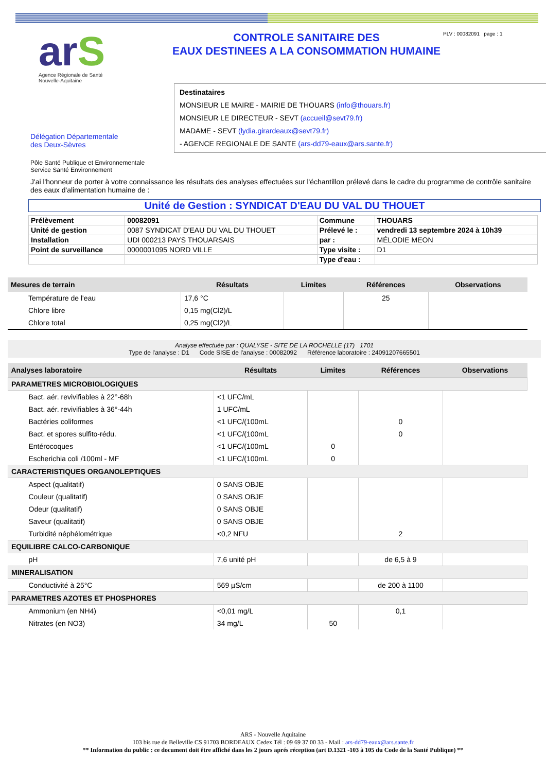arS
Agence Régionale de Santé
Nouvelle-Aquitaine
CONTROLE SANITAIRE DES
EAUX DESTINEES A LA CONSOMMATION HUMAINE
PLV : 00082091 page : 1
Destinataires
MONSIEUR LE MAIRE - MAIRIE DE THOUARS (info@thouars.fr)
MONSIEUR LE DIRECTEUR - SEVT (accueil@sevt79.fr)
MADAME - SEVT (lydia.girardeaux@sevt79.fr)
- AGENCE REGIONALE DE SANTE (ars-dd79-eaux@ars.sante.fr)
Délégation Départementale
des Deux-Sèvres
Pôle Santé Publique et Environnementale
Service Santé Environnement
J'ai l'honneur de porter à votre connaissance les résultats des analyses effectuées sur l'échantillon prélevé dans le cadre du programme de contrôle sanitaire des eaux d'alimentation humaine de :
Unité de Gestion : SYNDICAT D'EAU DU VAL DU THOUET
| Prélèvement | 00082091 | Commune | THOUARS |
| Unité de gestion | 0087 SYNDICAT D'EAU DU VAL DU THOUET | Prélevé le : | vendredi 13 septembre 2024 à 10h39 |
| Installation | UDI 000213 PAYS THOUARSAIS | par : | MÉLODIE MEON |
| Point de surveillance | 0000001095 NORD VILLE | Type visite : | D1 |
| | | Type d'eau : | |
| Mesures de terrain | Résultats | Limites | Références | Observations |
| --- | --- | --- | --- | --- |
| Température de l'eau | 17,6 °C | | 25 | |
| Chlore libre | 0,15 mg(Cl2)/L | | | |
| Chlore total | 0,25 mg(Cl2)/L | | | |
Analyse effectuée par : QUALYSE - SITE DE LA ROCHELLE (17) 1701
Type de l'analyse : D1 Code SISE de l'analyse : 00082092 Référence laboratoire : 24091207665501
| Analyses laboratoire | Résultats | Limites | Références | Observations |
| --- | --- | --- | --- | --- |
| PARAMETRES MICROBIOLOGIQUES | | | | |
| Bact. aér. revivifiables à 22°-68h | <1 UFC/mL | | | |
| Bact. aér. revivifiables à 36°-44h | 1 UFC/mL | | | |
| Bactéries coliformes | <1 UFC/(100mL | | 0 | |
| Bact. et spores sulfito-rédu. | <1 UFC/(100mL | | 0 | |
| Entérocoques | <1 UFC/(100mL | 0 | | |
| Escherichia coli /100ml - MF | <1 UFC/(100mL | 0 | | |
| CARACTERISTIQUES ORGANOLEPTIQUES | | | | |
| Aspect (qualitatif) | 0 SANS OBJE | | | |
| Couleur (qualitatif) | 0 SANS OBJE | | | |
| Odeur (qualitatif) | 0 SANS OBJE | | | |
| Saveur (qualitatif) | 0 SANS OBJE | | | |
| Turbidité néphélométrique | <0,2 NFU | | 2 | |
| EQUILIBRE CALCO-CARBONIQUE | | | | |
| pH | 7,6 unité pH | | de 6,5 à 9 | |
| MINERALISATION | | | | |
| Conductivité à 25°C | 569 µS/cm | | de 200 à 1100 | |
| PARAMETRES AZOTES ET PHOSPHORES | | | | |
| Ammonium (en NH4) | <0,01 mg/L | | 0,1 | |
| Nitrates (en NO3) | 34 mg/L | 50 | | |
ARS - Nouvelle Aquitaine
103 bis rue de Belleville CS 91703 BORDEAUX Cedex Tél : 09 69 37 00 33 - Mail : ars-dd79-eaux@ars.sante.fr
** Information du public : ce document doit être affiché dans les 2 jours aprés réception (art D.1321 -103 à 105 du Code de la Santé Publique) **